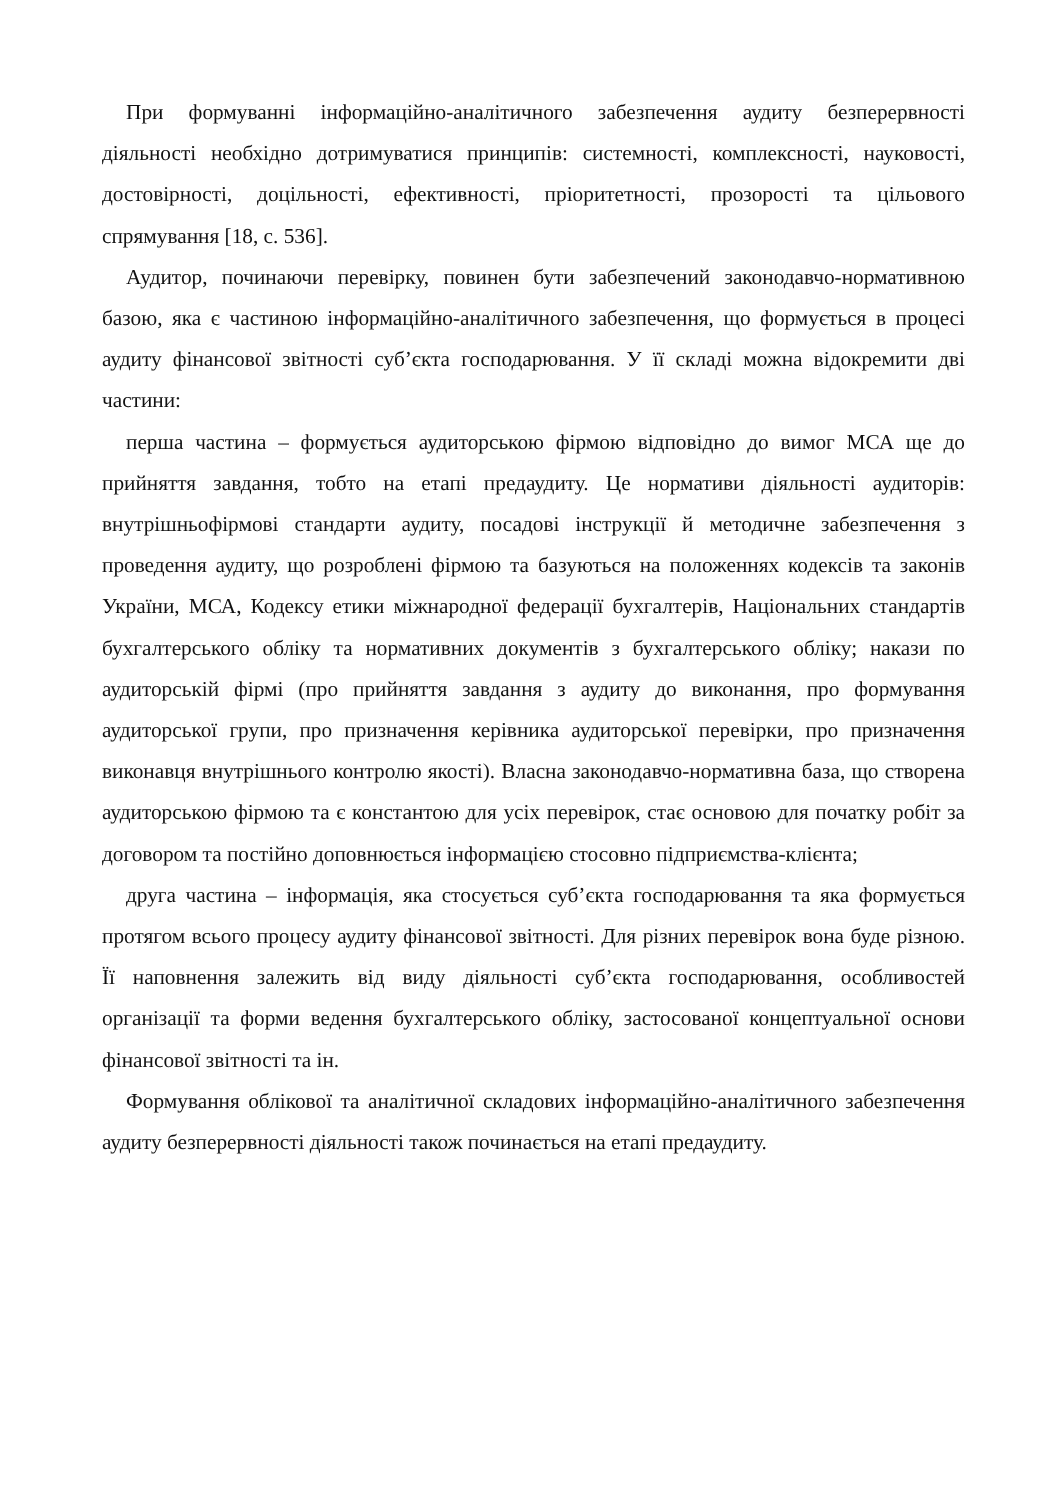При формуванні інформаційно-аналітичного забезпечення аудиту безперервності діяльності необхідно дотримуватися принципів: системності, комплексності, науковості, достовірності, доцільності, ефективності, пріоритетності, прозорості та цільового спрямування [18, с. 536].
Аудитор, починаючи перевірку, повинен бути забезпечений законодавчо-нормативною базою, яка є частиною інформаційно-аналітичного забезпечення, що формується в процесі аудиту фінансової звітності суб’єкта господарювання. У її складі можна відокремити дві частини:
перша частина – формується аудиторською фірмою відповідно до вимог МСА ще до прийняття завдання, тобто на етапі предаудиту. Це нормативи діяльності аудиторів: внутрішньофірмові стандарти аудиту, посадові інструкції й методичне забезпечення з проведення аудиту, що розроблені фірмою та базуються на положеннях кодексів та законів України, МСА, Кодексу етики міжнародної федерації бухгалтерів, Національних стандартів бухгалтерського обліку та нормативних документів з бухгалтерського обліку; накази по аудиторській фірмі (про прийняття завдання з аудиту до виконання, про формування аудиторської групи, про призначення керівника аудиторської перевірки, про призначення виконавця внутрішнього контролю якості). Власна законодавчо-нормативна база, що створена аудиторською фірмою та є константою для усіх перевірок, стає основою для початку робіт за договором та постійно доповнюється інформацією стосовно підприємства-клієнта;
друга частина – інформація, яка стосується суб’єкта господарювання та яка формується протягом всього процесу аудиту фінансової звітності. Для різних перевірок вона буде різною. Її наповнення залежить від виду діяльності суб’єкта господарювання, особливостей організації та форми ведення бухгалтерського обліку, застосованої концептуальної основи фінансової звітності та ін.
Формування облікової та аналітичної складових інформаційно-аналітичного забезпечення аудиту безперервності діяльності також починається на етапі предаудиту.